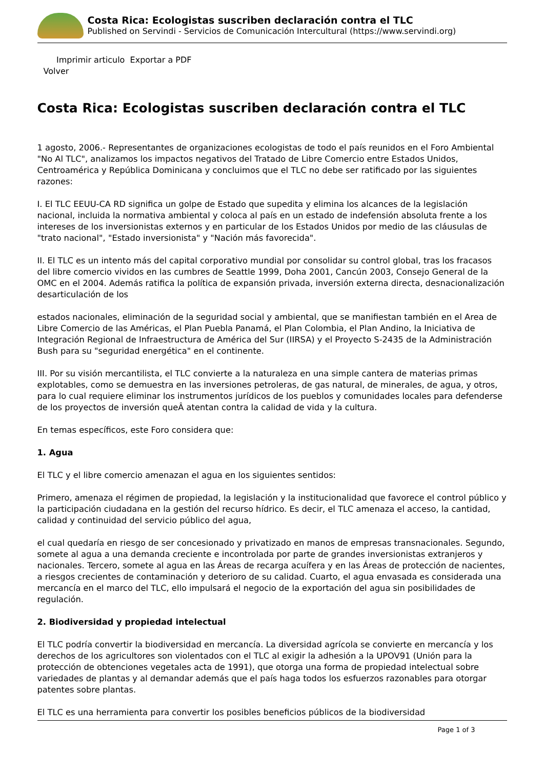Costa Rica: Ecologistas suscriben declaración contra el TLC
Published on Servindi - Servicios de Comunicación Intercultural (https://www.servindi.org)
Imprimir articulo Exportar a PDF
Volver
Costa Rica: Ecologistas suscriben declaración contra el TLC
1 agosto, 2006.- Representantes de organizaciones ecologistas de todo el país reunidos en el Foro Ambiental "No Al TLC", analizamos los impactos negativos del Tratado de Libre Comercio entre Estados Unidos, Centroamérica y República Dominicana y concluimos que el TLC no debe ser ratificado por las siguientes razones:
I. El TLC EEUU-CA RD significa un golpe de Estado que supedita y elimina los alcances de la legislación nacional, incluida la normativa ambiental y coloca al país en un estado de indefensión absoluta frente a los intereses de los inversionistas externos y en particular de los Estados Unidos por medio de las cláusulas de "trato nacional", "Estado inversionista" y "Nación más favorecida".
II. El TLC es un intento más del capital corporativo mundial por consolidar su control global, tras los fracasos del libre comercio vividos en las cumbres de Seattle 1999, Doha 2001, Cancún 2003, Consejo General de la OMC en el 2004. Además ratifica la política de expansión privada, inversión externa directa, desnacionalización desarticulación de los
estados nacionales, eliminación de la seguridad social y ambiental, que se manifiestan también en el Area de Libre Comercio de las Américas, el Plan Puebla Panamá, el Plan Colombia, el Plan Andino, la Iniciativa de Integración Regional de Infraestructura de América del Sur (IIRSA) y el Proyecto S-2435 de la Administración Bush para su "seguridad energética" en el continente.
III. Por su visión mercantilista, el TLC convierte a la naturaleza en una simple cantera de materias primas explotables, como se demuestra en las inversiones petroleras, de gas natural, de minerales, de agua, y otros, para lo cual requiere eliminar los instrumentos jurídicos de los pueblos y comunidades locales para defenderse de los proyectos de inversión queÂ atentan contra la calidad de vida y la cultura.
En temas específicos, este Foro considera que:
1. Agua
El TLC y el libre comercio amenazan el agua en los siguientes sentidos:
Primero, amenaza el régimen de propiedad, la legislación y la institucionalidad que favorece el control público y la participación ciudadana en la gestión del recurso hídrico. Es decir, el TLC amenaza el acceso, la cantidad, calidad y continuidad del servicio público del agua,
el cual quedaría en riesgo de ser concesionado y privatizado en manos de empresas transnacionales. Segundo, somete al agua a una demanda creciente e incontrolada por parte de grandes inversionistas extranjeros y nacionales. Tercero, somete al agua en las Áreas de recarga acuífera y en las Áreas de protección de nacientes, a riesgos crecientes de contaminación y deterioro de su calidad. Cuarto, el agua envasada es considerada una mercancía en el marco del TLC, ello impulsará el negocio de la exportación del agua sin posibilidades de regulación.
2. Biodiversidad y propiedad intelectual
El TLC podría convertir la biodiversidad en mercancía. La diversidad agrícola se convierte en mercancía y los derechos de los agricultores son violentados con el TLC al exigir la adhesión a la UPOV91 (Unión para la protección de obtenciones vegetales acta de 1991), que otorga una forma de propiedad intelectual sobre variedades de plantas y al demandar además que el país haga todos los esfuerzos razonables para otorgar patentes sobre plantas.
El TLC es una herramienta para convertir los posibles beneficios públicos de la biodiversidad
Page 1 of 3